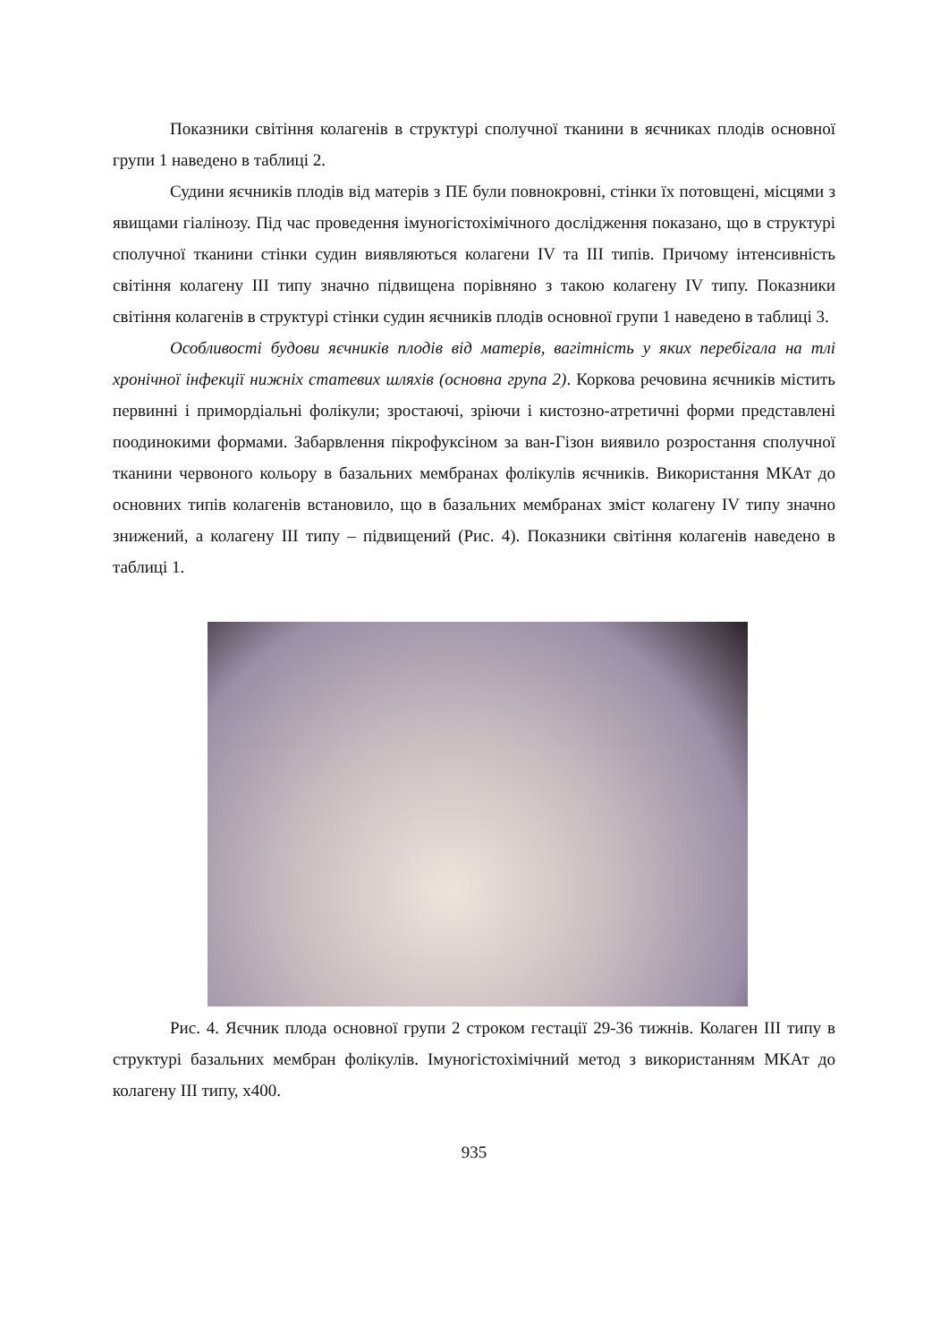Показники світіння колагенів в структурі сполучної тканини в яєчниках плодів основної групи 1 наведено в таблиці 2.
Судини яєчників плодів від матерів з ПЕ були повнокровні, стінки їх потовщені, місцями з явищами гіалінозу. Під час проведення імуногістохімічного дослідження показано, що в структурі сполучної тканини стінки судин виявляються колагени IV та III типів. Причому інтенсивність світіння колагену III типу значно підвищена порівняно з такою колагену IV типу. Показники світіння колагенів в структурі стінки судин яєчників плодів основної групи 1 наведено в таблиці 3.
Особливості будови яєчників плодів від матерів, вагітність у яких перебігала на тлі хронічної інфекції нижніх статевих шляхів (основна група 2). Коркова речовина яєчників містить первинні і примордіальні фолікули; зростаючі, зріючи і кистозно-атретичні форми представлені поодинокими формами. Забарвлення пікрофуксіном за ван-Гізон виявило розростання сполучної тканини червоного кольору в базальних мембранах фолікулів яєчників. Використання МКАт до основних типів колагенів встановило, що в базальних мембранах зміст колагену IV типу значно знижений, а колагену III типу – підвищений (Рис. 4). Показники світіння колагенів наведено в таблиці 1.
Рис. 4. Яєчник плода основної групи 2 строком гестації 29-36 тижнів. Колаген III типу в структурі базальних мембран фолікулів. Імуногістохімічний метод з використанням МКАт до колагену III типу, х400.
935